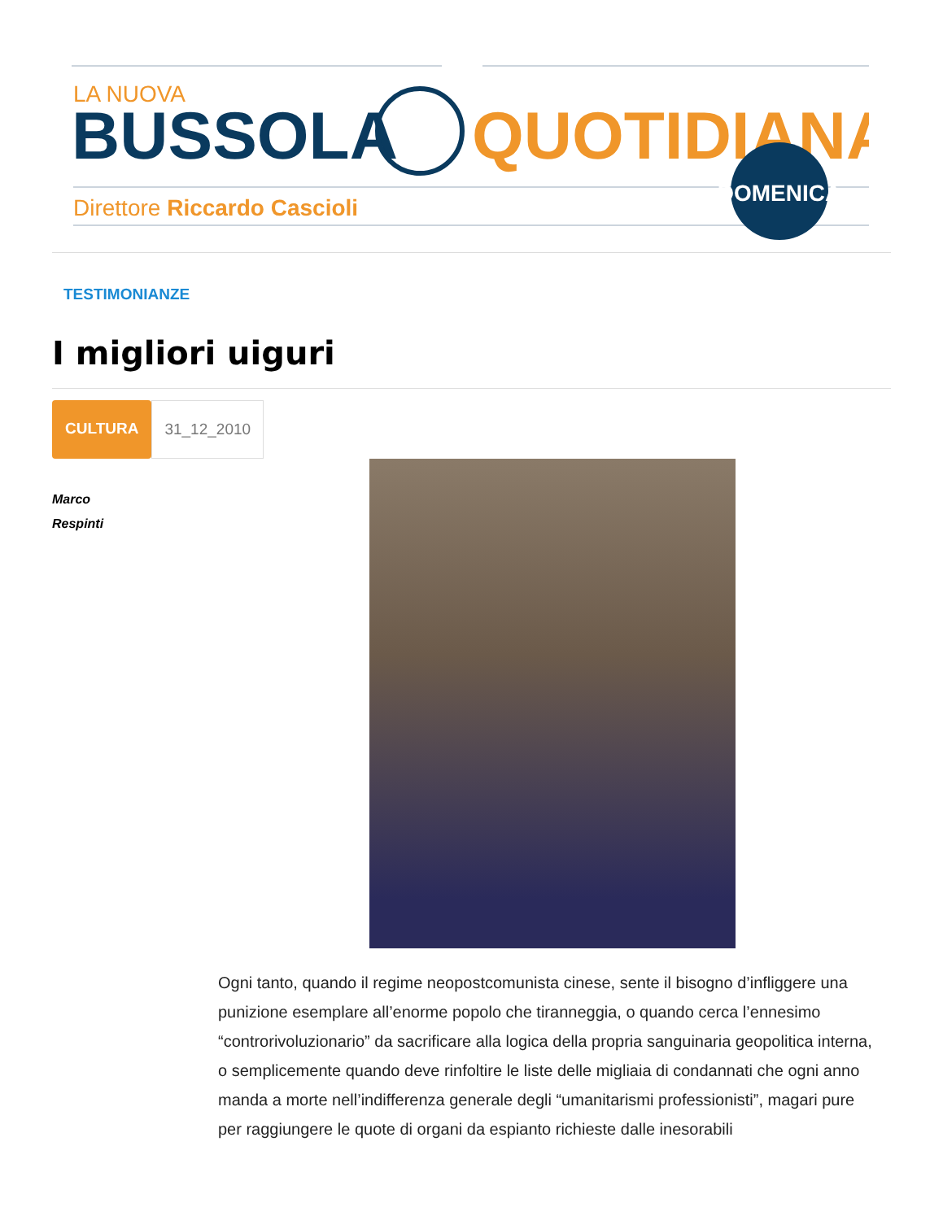LA NUOVA
BUSSOLA
QUOTIDIANA
Direttore Riccardo Cascioli
DOMENICA
TESTIMONIANZE
I migliori uiguri
CULTURA 31_12_2010
Marco
Respinti
Ogni tanto, quando il regime neopostcomunista cinese, sente il bisogno d’infliggere una punizione esemplare all’enorme popolo che tiranneggia, o quando cerca l’ennesimo “controrivoluzionario” da sacrificare alla logica della propria sanguinaria geopolitica interna, o semplicemente quando deve rinfoltire le liste delle migliaia di condannati che ogni anno manda a morte nell’indifferenza generale degli “umanitarismi professionisti”, magari pure per raggiungere le quote di organi da espianto richieste dalle inesorabili